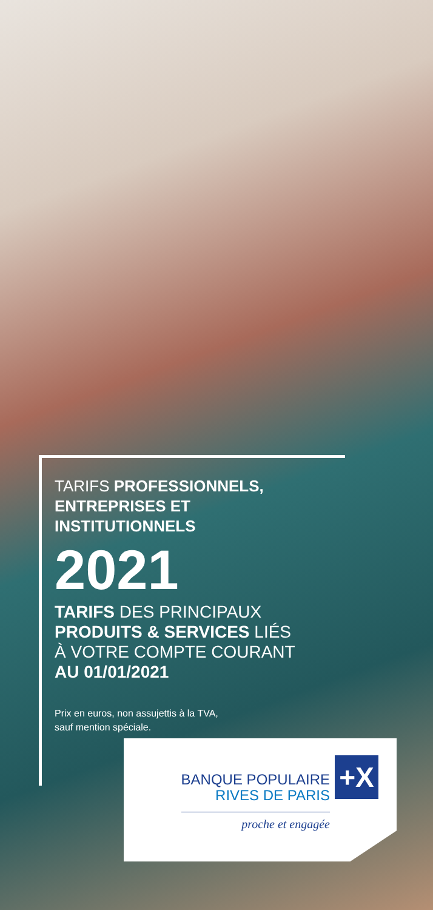TARIFS PROFESSIONNELS,
ENTREPRISES ET
INSTITUTIONNELS
2021
TARIFS DES PRINCIPAUX
PRODUITS & SERVICES LIÉS
À VOTRE COMPTE COURANT
AU 01/01/2021
Prix en euros, non assujettis à la TVA,
sauf mention spéciale.
BANQUE POPULAIRE
RIVES DE PARIS
proche et engagée
+X